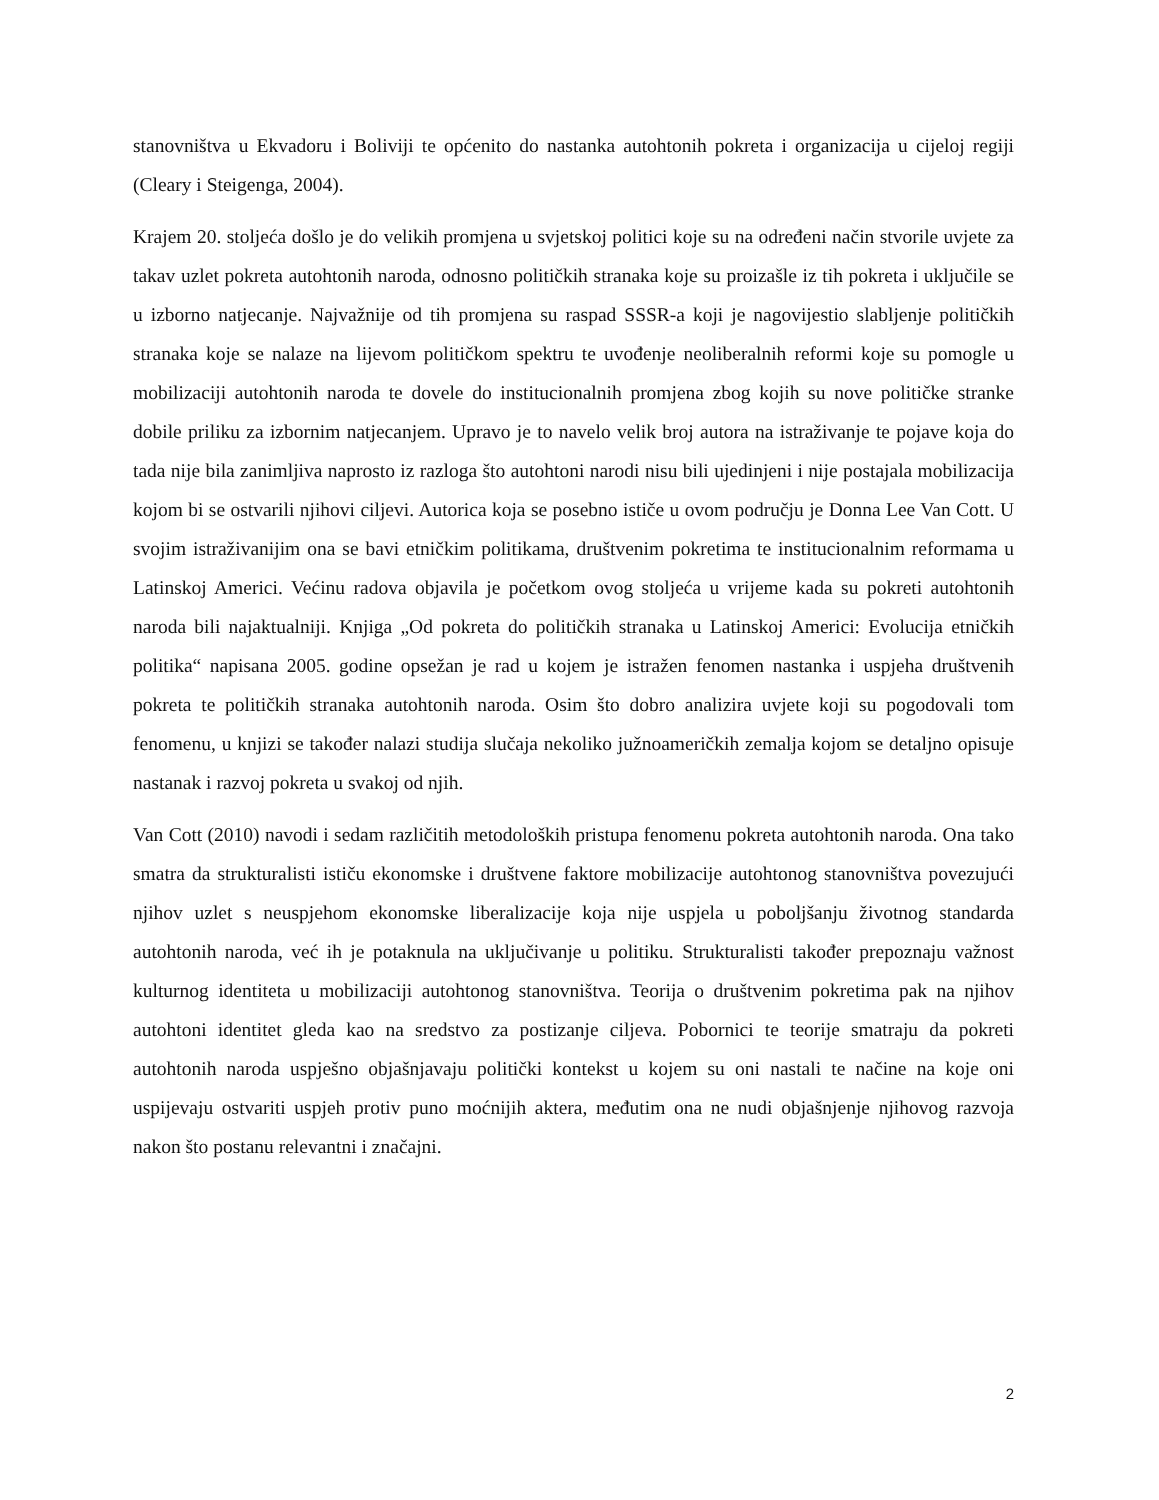stanovništva u Ekvadoru i Boliviji te općenito do nastanka autohtonih pokreta i organizacija u cijeloj regiji (Cleary i Steigenga, 2004).
Krajem 20. stoljeća došlo je do velikih promjena u svjetskoj politici koje su na određeni način stvorile uvjete za takav uzlet pokreta autohtonih naroda, odnosno političkih stranaka koje su proizašle iz tih pokreta i uključile se u izborno natjecanje. Najvažnije od tih promjena su raspad SSSR-a koji je nagovijestio slabljenje političkih stranaka koje se nalaze na lijevom političkom spektru te uvođenje neoliberalnih reformi koje su pomogle u mobilizaciji autohtonih naroda te dovele do institucionalnih promjena zbog kojih su nove političke stranke dobile priliku za izbornim natjecanjem. Upravo je to navelo velik broj autora na istraživanje te pojave koja do tada nije bila zanimljiva naprosto iz razloga što autohtoni narodi nisu bili ujedinjeni i nije postajala mobilizacija kojom bi se ostvarili njihovi ciljevi. Autorica koja se posebno ističe u ovom području je Donna Lee Van Cott. U svojim istraživanijim ona se bavi etničkim politikama, društvenim pokretima te institucionalnim reformama u Latinskoj Americi. Većinu radova objavila je početkom ovog stoljeća u vrijeme kada su pokreti autohtonih naroda bili najaktualniji. Knjiga „Od pokreta do političkih stranaka u Latinskoj Americi: Evolucija etničkih politika“ napisana 2005. godine opsežan je rad u kojem je istražen fenomen nastanka i uspjeha društvenih pokreta te političkih stranaka autohtonih naroda. Osim što dobro analizira uvjete koji su pogodovali tom fenomenu, u knjizi se također nalazi studija slučaja nekoliko južnoameričkih zemalja kojom se detaljno opisuje nastanak i razvoj pokreta u svakoj od njih.
Van Cott (2010) navodi i sedam različitih metodoloških pristupa fenomenu pokreta autohtonih naroda. Ona tako smatra da strukturalisti ističu ekonomske i društvene faktore mobilizacije autohtonog stanovništva povezujući njihov uzlet s neuspjehom ekonomske liberalizacije koja nije uspjela u poboljšanju životnog standarda autohtonih naroda, već ih je potaknula na uključivanje u politiku. Strukturalisti također prepoznaju važnost kulturnog identiteta u mobilizaciji autohtonog stanovništva. Teorija o društvenim pokretima pak na njihov autohtoni identitet gleda kao na sredstvo za postizanje ciljeva. Pobornici te teorije smatraju da pokreti autohtonih naroda uspješno objašnjavaju politički kontekst u kojem su oni nastali te načine na koje oni uspijevaju ostvariti uspjeh protiv puno moćnijih aktera, međutim ona ne nudi objašnjenje njihovog razvoja nakon što postanu relevantni i značajni.
2